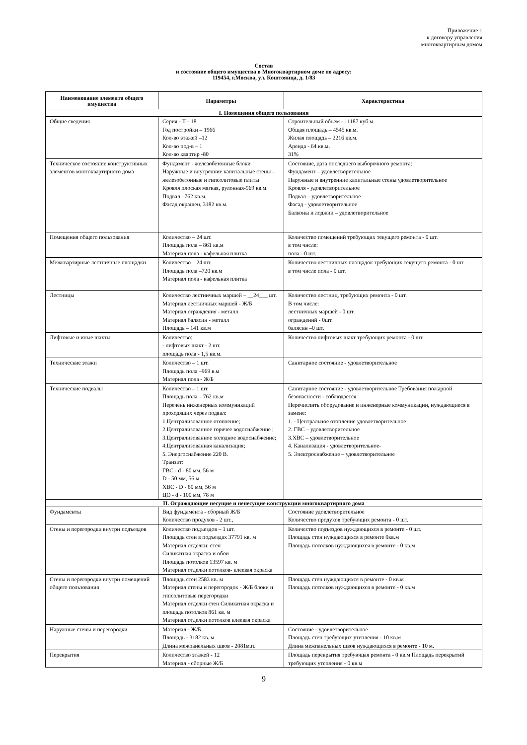Приложение 1
к договору управления
многоквартирным домом
Состав
и состояние общего имущества в Многоквартирном доме по адресу:
119454, г.Москва, ул. Коштоянца, д. 1/83
| Наименование элемента общего имущества | Параметры | Характеристика |
| --- | --- | --- |
| I. Помещения общего пользования | | |
| Общие сведения | Серия - II - 18 Год постройки – 1966 Кол-во этажей –12 Кол-во под-в – 1 Кол-во квартир -80 | Строительный объем - 11187 куб.м. Общая площадь – 4545 кв.м. Жилая площадь – 2216 кв.м. Аренда - 64 кв.м. 31% |
| Техническое состояние конструктивных элементов многоквартирного дома | Фундамент - железобетонные блоки Наружные и внутренние капитальные стены –железобетонные и гипсолитовые плиты Кровля плоская мягкая, рулонная-969 кв.м. Подвал –762 кв.м. Фасад окрашен, 3182 кв.м. | Состояние, дата последнего выборочного ремонта: Фундамент – удовлетворительное Наружные и внутренние капитальные стены удовлетворительное Кровля - удовлетворительное Подвал – удовлетворительное Фасад - удовлетворительное Балконы и лоджии – удовлетворительное |
| Помещения общего пользования | Количество – 24 шт. Площадь пола – 861 кв.м Материал пола - кафельная плитка | Количество помещений требующих текущего ремонта - 0 шт. в том числе: пола - 0 шт. |
| Межквартирные лестничные площадки | Количество – 24 шт. Площадь пола –720 кв.м Материал пола - кафельная плитка | Количество лестничных площадок требующих текущего ремонта - 0 шт. в том числе пола - 0 шт. |
| Лестницы | Количество лестничных маршей – __24___ шт. Материал лестничных маршей - Ж/Б Материал ограждения - металл Материал балясин - металл Площадь – 141 кв.м | Количество лестниц, требующих ремонта - 0 шт. В том числе: лестничных маршей - 0 шт. ограждений - 0шт. балясин –0 шт. |
| Лифтовые и иные шахты | Количество: - лифтовых шахт - 2 шт. площадь пола - 1,5 кв.м. | Количество лифтовых шахт требующих ремонта - 0 шт. |
| Технические этажи | Количество – 1 шт. Площадь пола –969 в.м Материал пола - Ж/Б | Санитарное состояние - удовлетворительное |
| Технические подвалы | Количество – 1 шт. Площадь пола – 762 кв.м Перечень инженерных коммуникаций проходящих через подвал: 1.Централизованное отопление; 2.Централизованное горячее водоснабжение ; 3.Централизованное холодное водоснабжение; 4.Централизованная канализация; 5. Энергоснабжение 220 В. Транзит: ГВС - d - 80 мм, 56 м D - 50 мм, 56 м ХВС - D - 80 мм, 56 м ЦО - d - 100 мм, 78 м | Санитарное состояние - удовлетворительное Требования пожарной безопасности - соблюдается Перечислить оборудование и инженерные коммуникации, нуждающиеся в замене: 1. - Центральное отопление удовлетворительное 2. ГВС – удовлетворительное 3.ХВС – удовлетворительное 4. Канализация - удовлетворительное- 5. Электроснабжение – удовлетворительное |
| II. Ограждающие несущие и ненесущие конструкции многоквартирного дома | | |
| Фундаменты | Вид фундамента - сборный Ж/Б Количество продухов - 2 шт., | Состояние удовлетворительное Количество продухов требующих ремонта - 0 шт. |
| Стены и перегородки внутри подъездов | Количество подъездов – 1 шт. Площадь стен в подъездах 37791 кв. м Материал отделки: стен Силикатная окраска и обои Площадь потолков 13597 кв. м Материал отделки потолков- клеевая окраска | Количество подъездов нуждающихся в ремонте - 0 шт. Площадь стен нуждающихся в ремонте 0кв.м Площадь потолков нуждающихся в ремонте - 0 кв.м |
| Стены и перегородки внутри помещений общего пользования | Площадь стен 2583 кв. м Материал стены и перегородок - Ж/Б блоки и гипсолитовые перегородки Материал отделки стен Силикатная окраска и площадь потолков 861 кв. м Материал отделки потолков клеевая окраска | Площадь стен нуждающихся в ремонте - 0 кв.м Площадь потолков нуждающихся в ремонте - 0 кв.м |
| Наружные стены и перегородки | Материал - Ж/Б. Площадь - 3182 кв. м Длина межпанельных швов - 2081м.п. | Состояние - удовлетворительное Площадь стен требующих утепления - 10 кв.м Длина межпанельных швов нуждающихся в ремонте - 10 м. |
| Перекрытия | Количество этажей - 12 Материал - сборные Ж/Б | Площадь перекрытия требующая ремонта - 0 кв.м Площадь перекрытий требующих утепления - 0 кв.м |
9